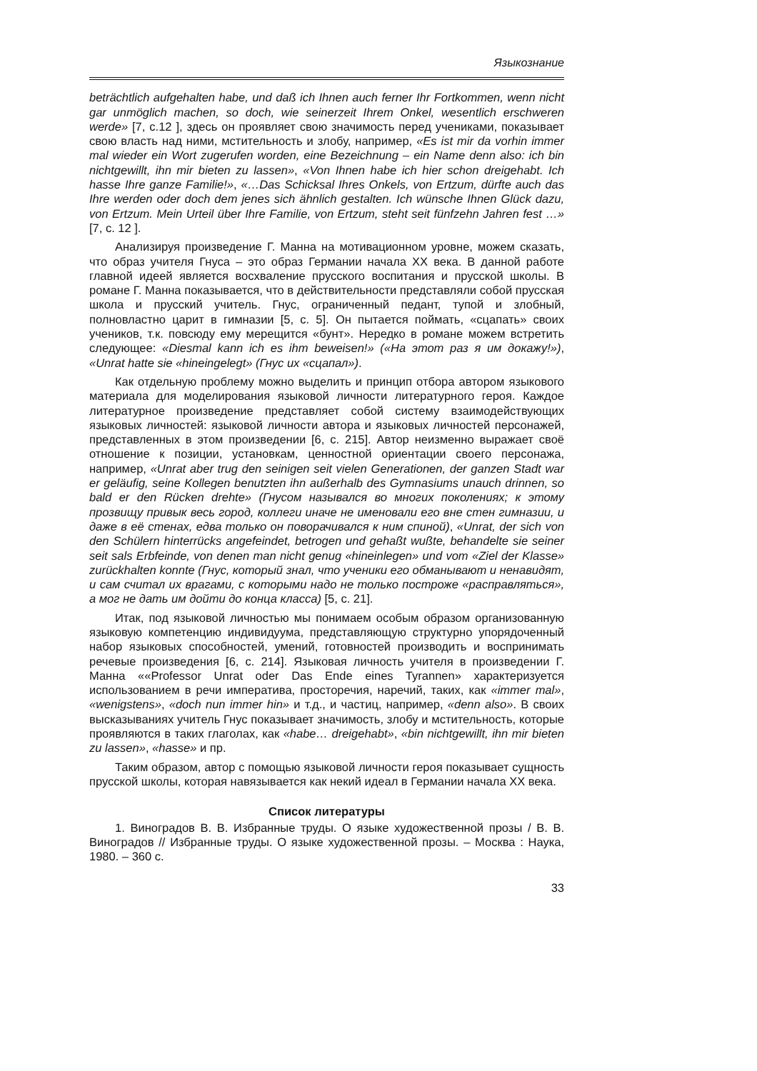Языкознание
beträchtlich aufgehalten habe, und daß ich Ihnen auch ferner Ihr Fortkommen, wenn nicht gar unmöglich machen, so doch, wie seinerzeit Ihrem Onkel, wesentlich erschweren werde» [7, с.12 ], здесь он проявляет свою значимость перед учениками, показывает свою власть над ними, мстительность и злобу, например, «Es ist mir da vorhin immer mal wieder ein Wort zugerufen worden, eine Bezeichnung – ein Name denn also: ich bin nichtgewillt, ihn mir bieten zu lassen», «Von Ihnen habe ich hier schon dreigehabt. Ich hasse Ihre ganze Familie!», «…Das Schicksal Ihres Onkels, von Ertzum, dürfte auch das Ihre werden oder doch dem jenes sich ähnlich gestalten. Ich wünsche Ihnen Glück dazu, von Ertzum. Mein Urteil über Ihre Familie, von Ertzum, steht seit fünfzehn Jahren fest …» [7, с. 12 ].
Анализируя произведение Г. Манна на мотивационном уровне, можем сказать, что образ учителя Гнуса – это образ Германии начала XX века. В данной работе главной идеей является восхваление прусского воспитания и прусской школы. В романе Г. Манна показывается, что в действительности представляли собой прусская школа и прусский учитель. Гнус, ограниченный педант, тупой и злобный, полновластно царит в гимназии [5, с. 5]. Он пытается поймать, «сцапать» своих учеников, т.к. повсюду ему мерещится «бунт». Нередко в романе можем встретить следующее: «Diesmal kann ich es ihm beweisen!» («На этот раз я им докажу!»), «Unrat hatte sie «hineingelegt» (Гнус их «сцапал»).
Как отдельную проблему можно выделить и принцип отбора автором языкового материала для моделирования языковой личности литературного героя. Каждое литературное произведение представляет собой систему взаимодействующих языковых личностей: языковой личности автора и языковых личностей персонажей, представленных в этом произведении [6, с. 215]. Автор неизменно выражает своё отношение к позиции, установкам, ценностной ориентации своего персонажа, например, «Unrat aber trug den seinigen seit vielen Generationen, der ganzen Stadt war er geläufig, seine Kollegen benutzten ihn außerhalb des Gymnasiums unauch drinnen, so bald er den Rücken drehte» (Гнусом назывался во многих поколениях; к этому прозвищу привык весь город, коллеги иначе не именовали его вне стен гимназии, и даже в её стенах, едва только он поворачивался к ним спиной), «Unrat, der sich von den Schülern hinterrücks angefeindet, betrogen und gehaßt wußte, behandelte sie seiner seit sals Erbfeinde, von denen man nicht genug «hineinlegen» und vom «Ziel der Klasse» zurückhalten konnte (Гнус, который знал, что ученики его обманывают и ненавидят, и сам считал их врагами, с которыми надо не только построже «расправляться», а мог не дать им дойти до конца класса) [5, с. 21].
Итак, под языковой личностью мы понимаем особым образом организованную языковую компетенцию индивидуума, представляющую структурно упорядоченный набор языковых способностей, умений, готовностей производить и воспринимать речевые произведения [6, с. 214]. Языковая личность учителя в произведении Г. Манна ««Professor Unrat oder Das Ende eines Tyrannen» характеризуется использованием в речи императива, просторечия, наречий, таких, как «immer mal», «wenigstens», «doch nun immer hin» и т.д., и частиц, например, «denn also». В своих высказываниях учитель Гнус показывает значимость, злобу и мстительность, которые проявляются в таких глаголах, как «habe… dreigehabt», «bin nichtgewillt, ihn mir bieten zu lassen», «hasse» и пр.
Таким образом, автор с помощью языковой личности героя показывает сущность прусской школы, которая навязывается как некий идеал в Германии начала XX века.
Список литературы
1. Виноградов В. В. Избранные труды. О языке художественной прозы / В. В. Виноградов // Избранные труды. О языке художественной прозы. – Москва : Наука, 1980. – 360 с.
33